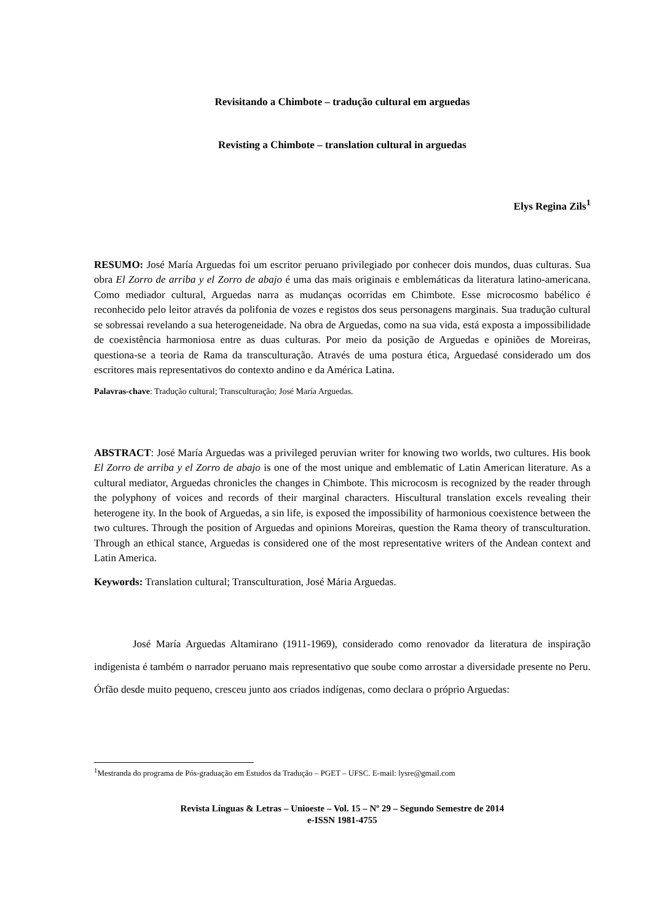Revisitando a Chimbote – tradução cultural em arguedas
Revisting a Chimbote – translation cultural in arguedas
Elys Regina Zils<sup>1</sup>
RESUMO: José María Arguedas foi um escritor peruano privilegiado por conhecer dois mundos, duas culturas. Sua obra El Zorro de arriba y el Zorro de abajo é uma das mais originais e emblemáticas da literatura latino-americana. Como mediador cultural, Arguedas narra as mudanças ocorridas em Chimbote. Esse microcosmo babélico é reconhecido pelo leitor através da polifonia de vozes e registos dos seus personagens marginais. Sua tradução cultural se sobressai revelando a sua heterogeneidade. Na obra de Arguedas, como na sua vida, está exposta a impossibilidade de coexistência harmoniosa entre as duas culturas. Por meio da posição de Arguedas e opiniões de Moreiras, questiona-se a teoria de Rama da transculturação. Através de uma postura ética, Arguedasé considerado um dos escritores mais representativos do contexto andino e da América Latina.
Palavras-chave: Tradução cultural; Transculturação; José María Arguedas.
ABSTRACT: José María Arguedas was a privileged peruvian writer for knowing two worlds, two cultures. His book El Zorro de arriba y el Zorro de abajo is one of the most unique and emblematic of Latin American literature. As a cultural mediator, Arguedas chronicles the changes in Chimbote. This microcosm is recognized by the reader through the polyphony of voices and records of their marginal characters. Hiscultural translation excels revealing their heterogene ity. In the book of Arguedas, a sin life, is exposed the impossibility of harmonious coexistence between the two cultures. Through the position of Arguedas and opinions Moreiras, question the Rama theory of transculturation. Through an ethical stance, Arguedas is considered one of the most representative writers of the Andean context and Latin America.
Keywords: Translation cultural; Transculturation, José Mária Arguedas.
José María Arguedas Altamirano (1911-1969), considerado como renovador da literatura de inspiração indigenista é também o narrador peruano mais representativo que soube como arrostar a diversidade presente no Peru. Órfão desde muito pequeno, cresceu junto aos criados indígenas, como declara o próprio Arguedas:
<sup>1</sup> Mestranda do programa de Pós-graduação em Estudos da Tradução – PGET – UFSC. E-mail: lysre@gmail.com
Revista Línguas & Letras – Unioeste – Vol. 15 – Nº 29 – Segundo Semestre de 2014
e-ISSN 1981-4755